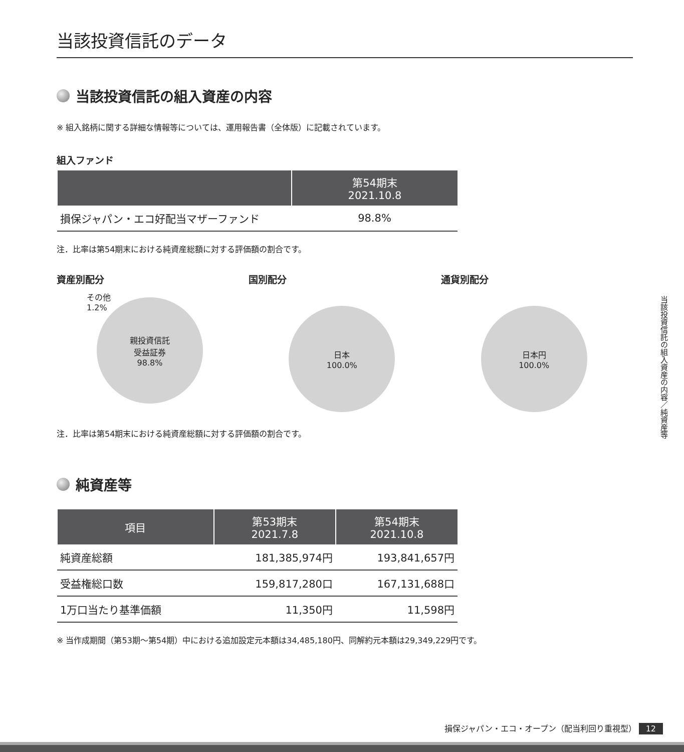当該投資信託のデータ
当該投資信託の組入資産の内容
※ 組入銘柄に関する詳細な情報等については、運用報告書（全体版）に記載されています。
組入ファンド
| | 第54期末 2021.10.8 |
| --- | --- |
| 損保ジャパン・エコ好配当マザーファンド | 98.8% |
注．比率は第54期末における純資産総額に対する評価額の割合です。
資産別配分
その他
1.2%
親投資信託
受益証券
98.8%
国別配分
日本
100.0%
通貨別配分
日本円
100.0%
注．比率は第54期末における純資産総額に対する評価額の割合です。
純資産等
| 項目 | 第53期末 2021.7.8 | 第54期末 2021.10.8 |
| --- | --- | --- |
| 純資産総額 | 181,385,974円 | 193,841,657円 |
| 受益権総口数 | 159,817,280口 | 167,131,688口 |
| 1万口当たり基準価額 | 11,350円 | 11,598円 |
※ 当作成期間（第53期～第54期）中における追加設定元本額は34,485,180円、同解約元本額は29,349,229円です。
当該投資信託の組入資産の内容／純資産等
損保ジャパン・エコ・オープン（配当利回り重視型） 12